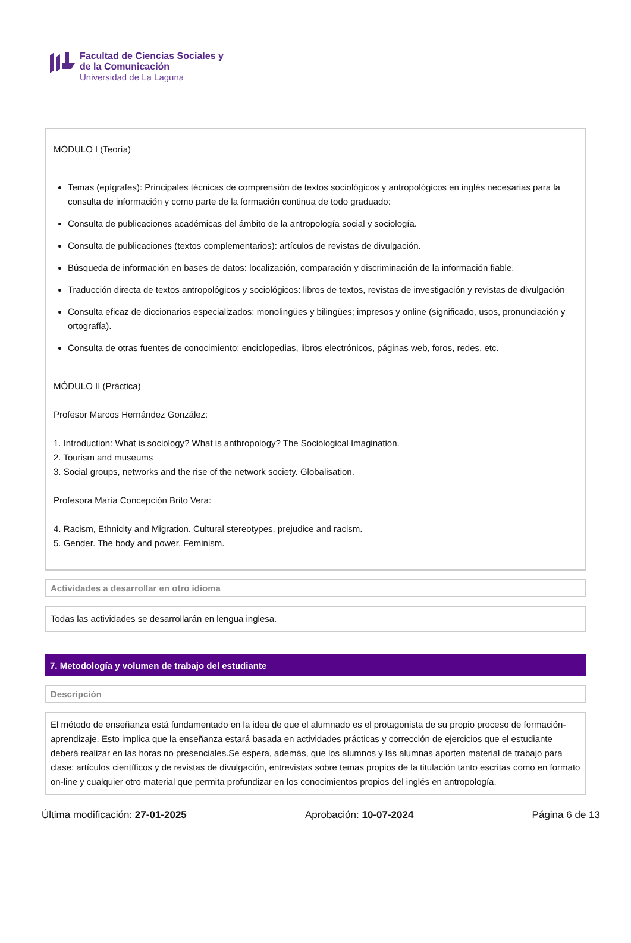Facultad de Ciencias Sociales y
de la Comunicación
Universidad de La Laguna
MÓDULO I (Teoría)
Temas (epígrafes): Principales técnicas de comprensión de textos sociológicos y antropológicos en inglés necesarias para la consulta de información y como parte de la formación continua de todo graduado:
Consulta de publicaciones académicas del ámbito de la antropología social y sociología.
Consulta de publicaciones (textos complementarios): artículos de revistas de divulgación.
Búsqueda de información en bases de datos: localización, comparación y discriminación de la información fiable.
Traducción directa de textos antropológicos y sociológicos: libros de textos, revistas de investigación y revistas de divulgación
Consulta eficaz de diccionarios especializados: monolingües y bilingües; impresos y online (significado, usos, pronunciación y ortografía).
Consulta de otras fuentes de conocimiento: enciclopedias, libros electrónicos, páginas web, foros, redes, etc.
MÓDULO II (Práctica)
Profesor Marcos Hernández González:
1. Introduction: What is sociology? What is anthropology? The Sociological Imagination.
2. Tourism and museums
3. Social groups, networks and the rise of the network society. Globalisation.
Profesora María Concepción Brito Vera:
4. Racism, Ethnicity and Migration. Cultural stereotypes, prejudice and racism.
5. Gender. The body and power. Feminism.
Actividades a desarrollar en otro idioma
Todas las actividades se desarrollarán en lengua inglesa.
7. Metodología y volumen de trabajo del estudiante
Descripción
El método de enseñanza está fundamentado en la idea de que el alumnado es el protagonista de su propio proceso de formación-aprendizaje. Esto implica que la enseñanza estará basada en actividades prácticas y corrección de ejercicios que el estudiante deberá realizar en las horas no presenciales.Se espera, además, que los alumnos y las alumnas aporten material de trabajo para clase: artículos científicos y de revistas de divulgación, entrevistas sobre temas propios de la titulación tanto escritas como en formato on-line y cualquier otro material que permita profundizar en los conocimientos propios del inglés en antropología.
Última modificación: 27-01-2025 Aprobación: 10-07-2024 Página 6 de 13